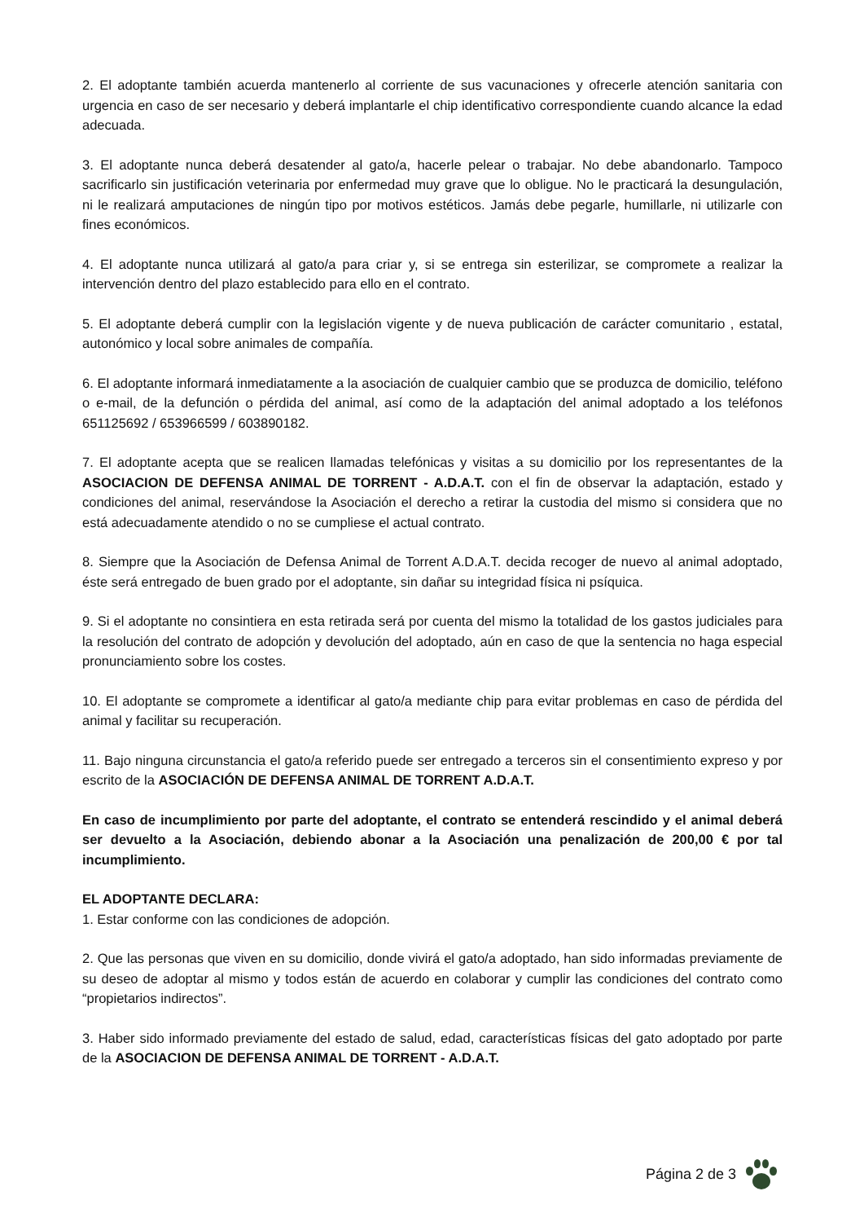2. El adoptante también acuerda mantenerlo al corriente de sus vacunaciones y ofrecerle atención sanitaria con urgencia en caso de ser necesario y deberá implantarle el chip identificativo correspondiente cuando alcance la edad adecuada.
3. El adoptante nunca deberá desatender al gato/a, hacerle pelear o trabajar. No debe abandonarlo. Tampoco sacrificarlo sin justificación veterinaria por enfermedad muy grave que lo obligue. No le practicará la desungulación, ni le realizará amputaciones de ningún tipo por motivos estéticos. Jamás debe pegarle, humillarle, ni utilizarle con fines económicos.
4. El adoptante nunca utilizará al gato/a para criar y, si se entrega sin esterilizar, se compromete a realizar la intervención dentro del plazo establecido para ello en el contrato.
5. El adoptante deberá cumplir con la legislación vigente y de nueva publicación de carácter comunitario , estatal, autonómico y local sobre animales de compañía.
6. El adoptante informará inmediatamente a la asociación de cualquier cambio que se produzca de domicilio, teléfono o e-mail, de la defunción o pérdida del animal, así como de la adaptación del animal adoptado a los teléfonos 651125692 / 653966599 / 603890182.
7. El adoptante acepta que se realicen llamadas telefónicas y visitas a su domicilio por los representantes de la ASOCIACION DE DEFENSA ANIMAL DE TORRENT - A.D.A.T. con el fin de observar la adaptación, estado y condiciones del animal, reservándose la Asociación el derecho a retirar la custodia del mismo si considera que no está adecuadamente atendido o no se cumpliese el actual contrato.
8. Siempre que la Asociación de Defensa Animal de Torrent A.D.A.T. decida recoger de nuevo al animal adoptado, éste será entregado de buen grado por el adoptante, sin dañar su integridad física ni psíquica.
9. Si el adoptante no consintiera en esta retirada será por cuenta del mismo la totalidad de los gastos judiciales para la resolución del contrato de adopción y devolución del adoptado, aún en caso de que la sentencia no haga especial pronunciamiento sobre los costes.
10. El adoptante se compromete a identificar al gato/a mediante chip para evitar problemas en caso de pérdida del animal y facilitar su recuperación.
11. Bajo ninguna circunstancia el gato/a referido puede ser entregado a terceros sin el consentimiento expreso y por escrito de la ASOCIACIÓN DE DEFENSA ANIMAL DE TORRENT A.D.A.T.
En caso de incumplimiento por parte del adoptante, el contrato se entenderá rescindido y el animal deberá ser devuelto a la Asociación, debiendo abonar a la Asociación una penalización de 200,00 € por tal incumplimiento.
EL ADOPTANTE DECLARA:
1. Estar conforme con las condiciones de adopción.
2. Que las personas que viven en su domicilio, donde vivirá el gato/a adoptado, han sido informadas previamente de su deseo de adoptar al mismo y todos están de acuerdo en colaborar y cumplir las condiciones del contrato como “propietarios indirectos”.
3. Haber sido informado previamente del estado de salud, edad, características físicas del gato adoptado por parte de la ASOCIACION DE DEFENSA ANIMAL DE TORRENT - A.D.A.T.
Página 2 de 3